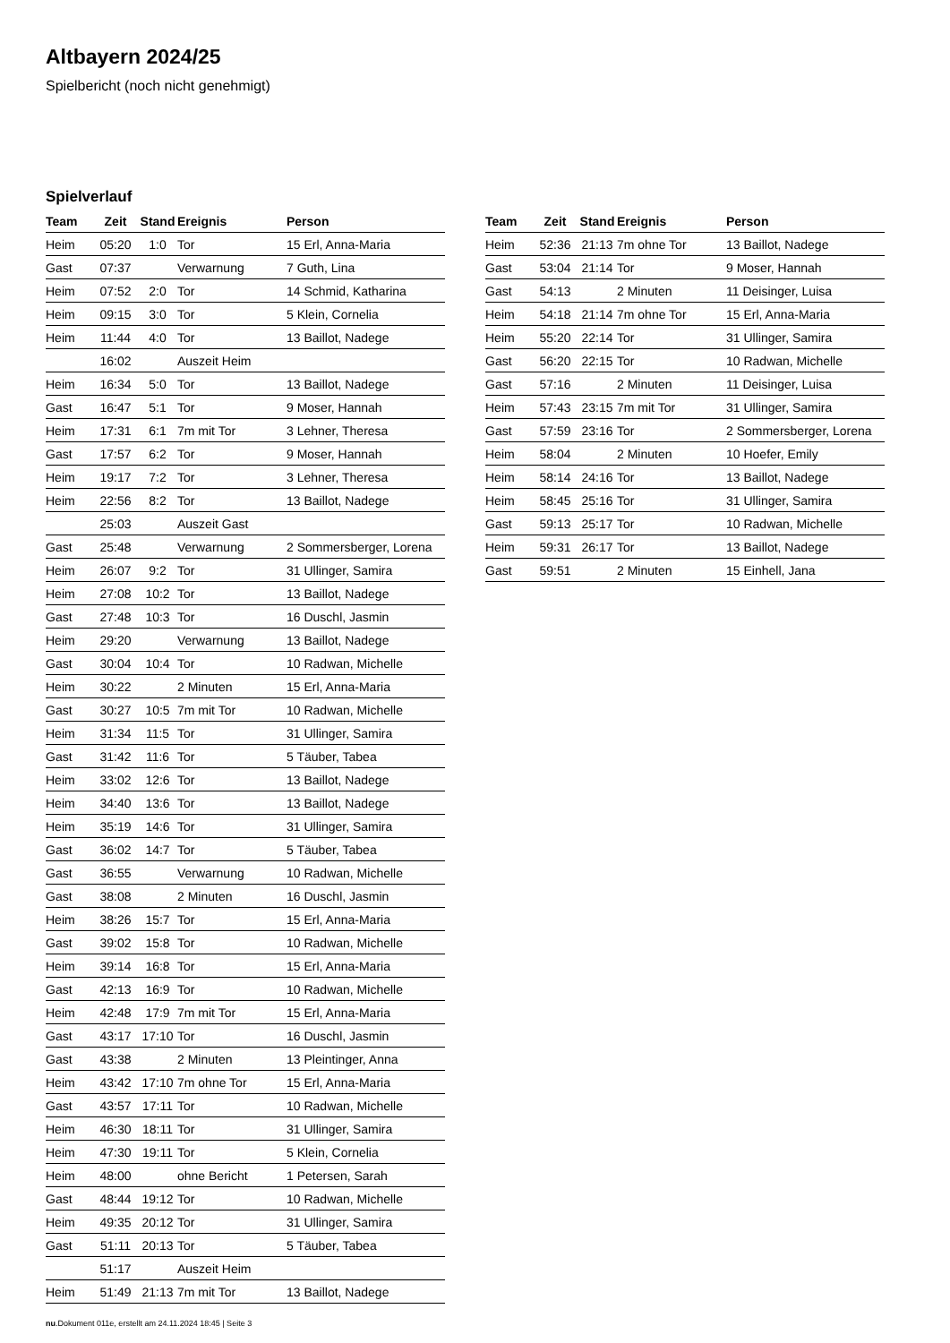Altbayern 2024/25
Spielbericht (noch nicht genehmigt)
Spielverlauf
| Team | Zeit | Stand | Ereignis | Person |
| --- | --- | --- | --- | --- |
| Heim | 05:20 | 1:0 | Tor | 15 Erl, Anna-Maria |
| Gast | 07:37 | | Verwarnung | 7 Guth, Lina |
| Heim | 07:52 | 2:0 | Tor | 14 Schmid, Katharina |
| Heim | 09:15 | 3:0 | Tor | 5 Klein, Cornelia |
| Heim | 11:44 | 4:0 | Tor | 13 Baillot, Nadege |
| | 16:02 | | Auszeit Heim | |
| Heim | 16:34 | 5:0 | Tor | 13 Baillot, Nadege |
| Gast | 16:47 | 5:1 | Tor | 9 Moser, Hannah |
| Heim | 17:31 | 6:1 | 7m mit Tor | 3 Lehner, Theresa |
| Gast | 17:57 | 6:2 | Tor | 9 Moser, Hannah |
| Heim | 19:17 | 7:2 | Tor | 3 Lehner, Theresa |
| Heim | 22:56 | 8:2 | Tor | 13 Baillot, Nadege |
| | 25:03 | | Auszeit Gast | |
| Gast | 25:48 | | Verwarnung | 2 Sommersberger, Lorena |
| Heim | 26:07 | 9:2 | Tor | 31 Ullinger, Samira |
| Heim | 27:08 | 10:2 | Tor | 13 Baillot, Nadege |
| Gast | 27:48 | 10:3 | Tor | 16 Duschl, Jasmin |
| Heim | 29:20 | | Verwarnung | 13 Baillot, Nadege |
| Gast | 30:04 | 10:4 | Tor | 10 Radwan, Michelle |
| Heim | 30:22 | | 2 Minuten | 15 Erl, Anna-Maria |
| Gast | 30:27 | 10:5 | 7m mit Tor | 10 Radwan, Michelle |
| Heim | 31:34 | 11:5 | Tor | 31 Ullinger, Samira |
| Gast | 31:42 | 11:6 | Tor | 5 Täuber, Tabea |
| Heim | 33:02 | 12:6 | Tor | 13 Baillot, Nadege |
| Heim | 34:40 | 13:6 | Tor | 13 Baillot, Nadege |
| Heim | 35:19 | 14:6 | Tor | 31 Ullinger, Samira |
| Gast | 36:02 | 14:7 | Tor | 5 Täuber, Tabea |
| Gast | 36:55 | | Verwarnung | 10 Radwan, Michelle |
| Gast | 38:08 | | 2 Minuten | 16 Duschl, Jasmin |
| Heim | 38:26 | 15:7 | Tor | 15 Erl, Anna-Maria |
| Gast | 39:02 | 15:8 | Tor | 10 Radwan, Michelle |
| Heim | 39:14 | 16:8 | Tor | 15 Erl, Anna-Maria |
| Gast | 42:13 | 16:9 | Tor | 10 Radwan, Michelle |
| Heim | 42:48 | 17:9 | 7m mit Tor | 15 Erl, Anna-Maria |
| Gast | 43:17 | 17:10 | Tor | 16 Duschl, Jasmin |
| Gast | 43:38 | | 2 Minuten | 13 Pleintinger, Anna |
| Heim | 43:42 | 17:10 | 7m ohne Tor | 15 Erl, Anna-Maria |
| Gast | 43:57 | 17:11 | Tor | 10 Radwan, Michelle |
| Heim | 46:30 | 18:11 | Tor | 31 Ullinger, Samira |
| Heim | 47:30 | 19:11 | Tor | 5 Klein, Cornelia |
| Heim | 48:00 | | ohne Bericht | 1 Petersen, Sarah |
| Gast | 48:44 | 19:12 | Tor | 10 Radwan, Michelle |
| Heim | 49:35 | 20:12 | Tor | 31 Ullinger, Samira |
| Gast | 51:11 | 20:13 | Tor | 5 Täuber, Tabea |
| | 51:17 | | Auszeit Heim | |
| Heim | 51:49 | 21:13 | 7m mit Tor | 13 Baillot, Nadege |
| Team | Zeit | Stand | Ereignis | Person |
| --- | --- | --- | --- | --- |
| Heim | 52:36 | 21:13 | 7m ohne Tor | 13 Baillot, Nadege |
| Gast | 53:04 | 21:14 | Tor | 9 Moser, Hannah |
| Gast | 54:13 | | 2 Minuten | 11 Deisinger, Luisa |
| Heim | 54:18 | 21:14 | 7m ohne Tor | 15 Erl, Anna-Maria |
| Heim | 55:20 | 22:14 | Tor | 31 Ullinger, Samira |
| Gast | 56:20 | 22:15 | Tor | 10 Radwan, Michelle |
| Gast | 57:16 | | 2 Minuten | 11 Deisinger, Luisa |
| Heim | 57:43 | 23:15 | 7m mit Tor | 31 Ullinger, Samira |
| Gast | 57:59 | 23:16 | Tor | 2 Sommersberger, Lorena |
| Heim | 58:04 | | 2 Minuten | 10 Hoefer, Emily |
| Heim | 58:14 | 24:16 | Tor | 13 Baillot, Nadege |
| Heim | 58:45 | 25:16 | Tor | 31 Ullinger, Samira |
| Gast | 59:13 | 25:17 | Tor | 10 Radwan, Michelle |
| Heim | 59:31 | 26:17 | Tor | 13 Baillot, Nadege |
| Gast | 59:51 | | 2 Minuten | 15 Einhell, Jana |
nu.Dokument 011e, erstellt am 24.11.2024 18:45 | Seite 3